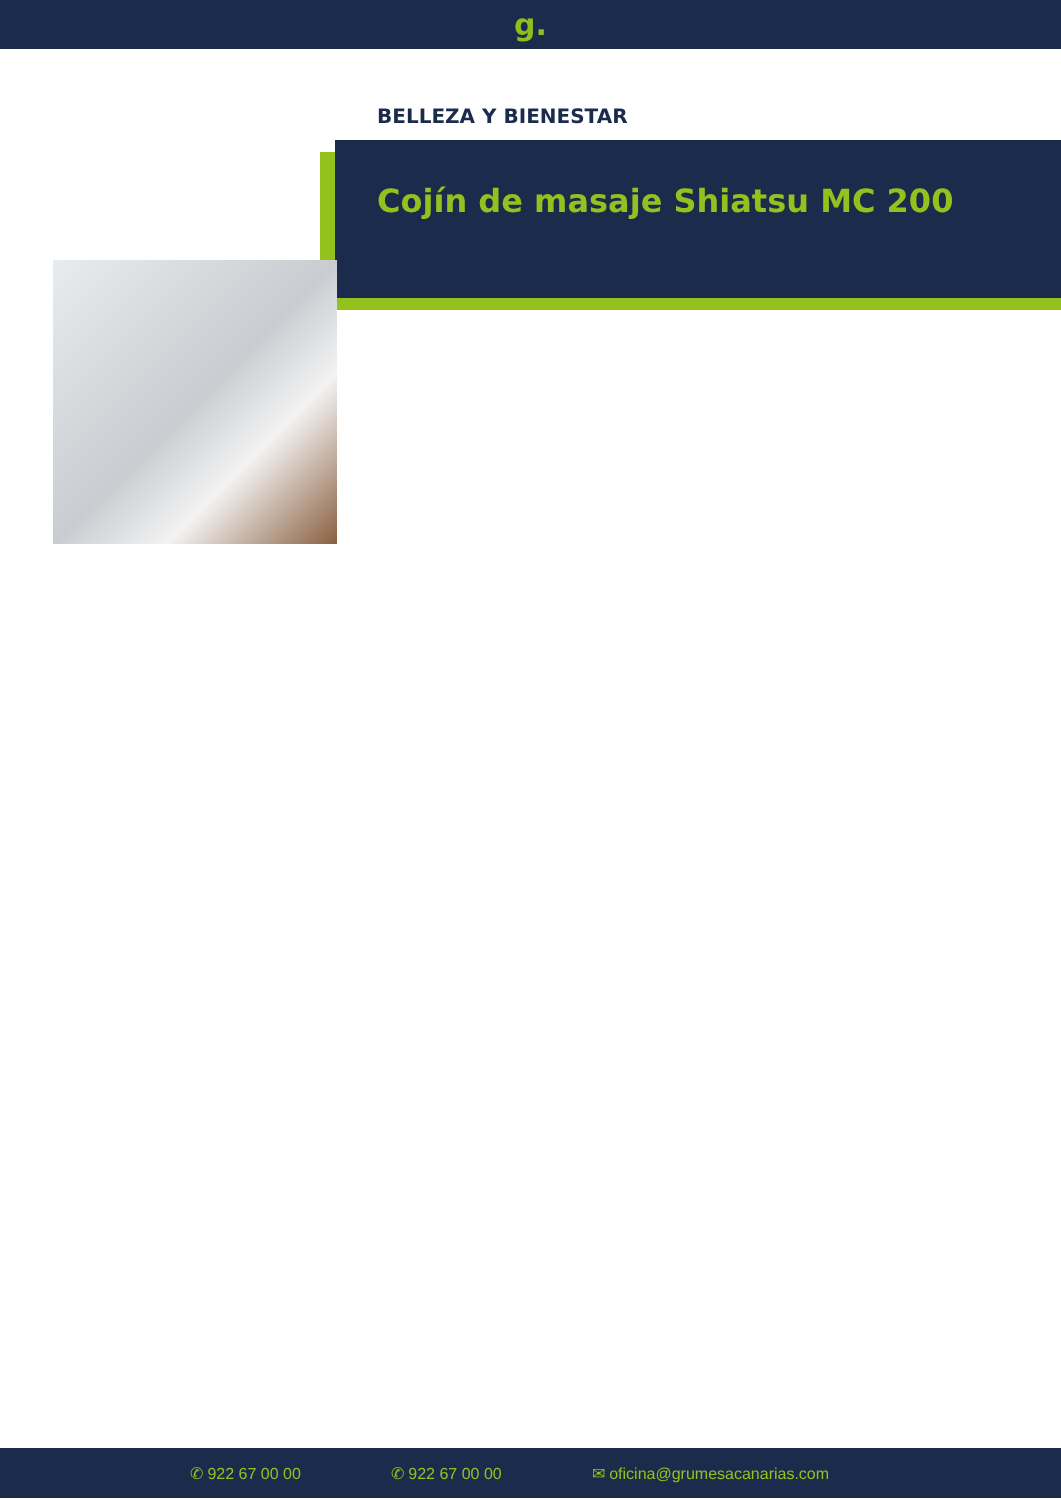g.
BELLEZA Y BIENESTAR
Cojín de masaje Shiatsu MC 200
✆ 922 67 00 00 ✆ 922 67 00 00 ✉ oficina@grumesacanarias.com